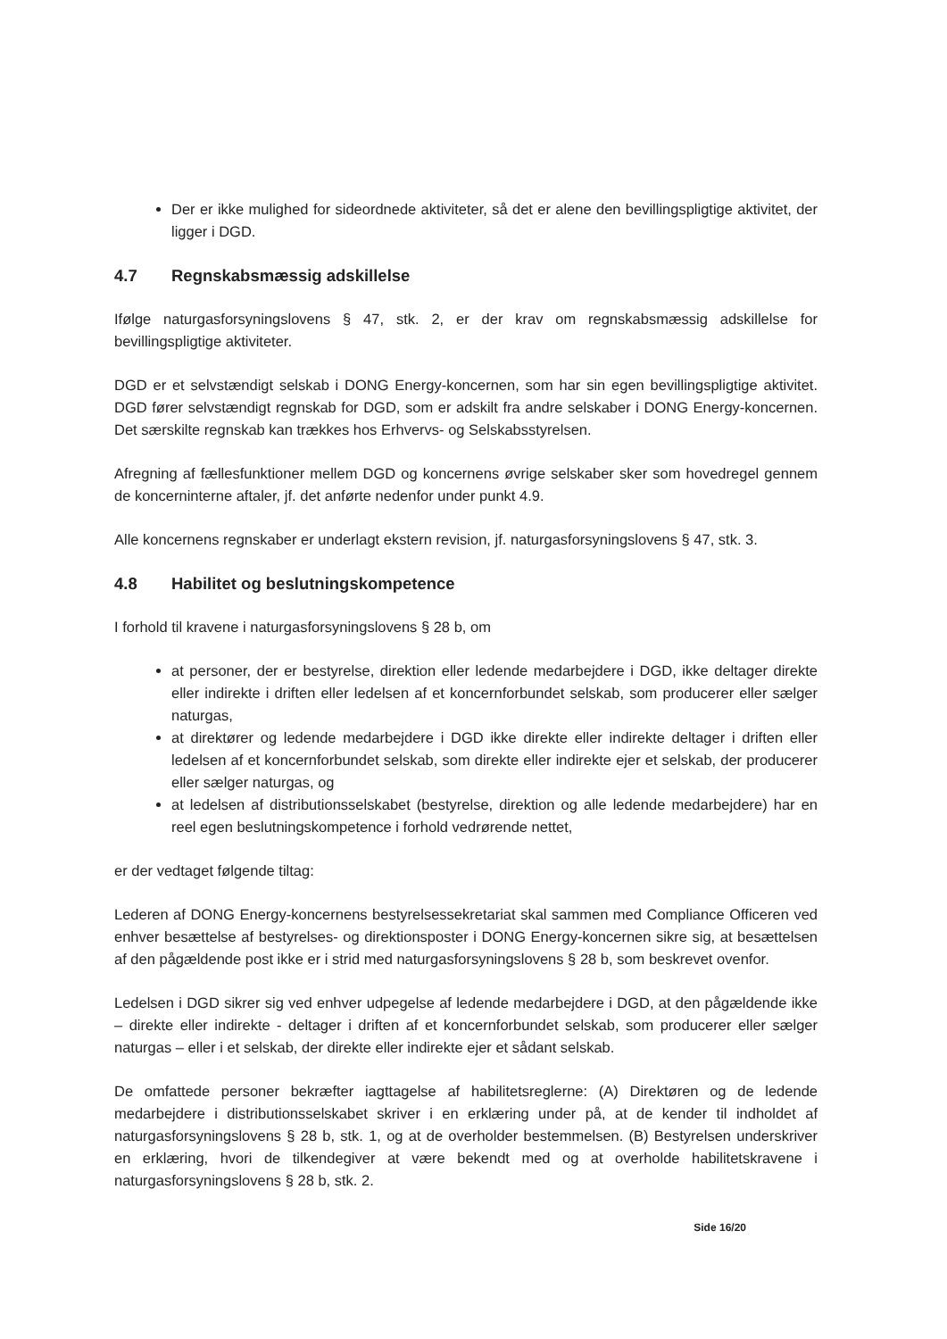Der er ikke mulighed for sideordnede aktiviteter, så det er alene den bevillingspligtige aktivitet, der ligger i DGD.
4.7 Regnskabsmæssig adskillelse
Ifølge naturgasforsyningslovens § 47, stk. 2, er der krav om regnskabsmæssig adskillelse for bevillingspligtige aktiviteter.
DGD er et selvstændigt selskab i DONG Energy-koncernen, som har sin egen bevillingspligtige aktivitet. DGD fører selvstændigt regnskab for DGD, som er adskilt fra andre selskaber i DONG Energy-koncernen. Det særskilte regnskab kan trækkes hos Erhvervs- og Selskabsstyrelsen.
Afregning af fællesfunktioner mellem DGD og koncernens øvrige selskaber sker som hovedregel gennem de koncerninterne aftaler, jf. det anførte nedenfor under punkt 4.9.
Alle koncernens regnskaber er underlagt ekstern revision, jf. naturgasforsyningslovens § 47, stk. 3.
4.8 Habilitet og beslutningskompetence
I forhold til kravene i naturgasforsyningslovens § 28 b, om
at personer, der er bestyrelse, direktion eller ledende medarbejdere i DGD, ikke deltager direkte eller indirekte i driften eller ledelsen af et koncernforbundet selskab, som producerer eller sælger naturgas,
at direktører og ledende medarbejdere i DGD ikke direkte eller indirekte deltager i driften eller ledelsen af et koncernforbundet selskab, som direkte eller indirekte ejer et selskab, der producerer eller sælger naturgas, og
at ledelsen af distributionsselskabet (bestyrelse, direktion og alle ledende medarbejdere) har en reel egen beslutningskompetence i forhold vedrørende nettet,
er der vedtaget følgende tiltag:
Lederen af DONG Energy-koncernens bestyrelsessekretariat skal sammen med Compliance Officeren ved enhver besættelse af bestyrelses- og direktionsposter i DONG Energy-koncernen sikre sig, at besættelsen af den pågældende post ikke er i strid med naturgasforsyningslovens § 28 b, som beskrevet ovenfor.
Ledelsen i DGD sikrer sig ved enhver udpegelse af ledende medarbejdere i DGD, at den pågældende ikke – direkte eller indirekte - deltager i driften af et koncernforbundet selskab, som producerer eller sælger naturgas – eller i et selskab, der direkte eller indirekte ejer et sådant selskab.
De omfattede personer bekræfter iagttagelse af habilitetsreglerne: (A) Direktøren og de ledende medarbejdere i distributionsselskabet skriver i en erklæring under på, at de kender til indholdet af naturgasforsyningslovens § 28 b, stk. 1, og at de overholder bestemmelsen. (B) Bestyrelsen underskriver en erklæring, hvori de tilkendegiver at være bekendt med og at overholde habilitetskravene i naturgasforsyningslovens § 28 b, stk. 2.
Side 16/20